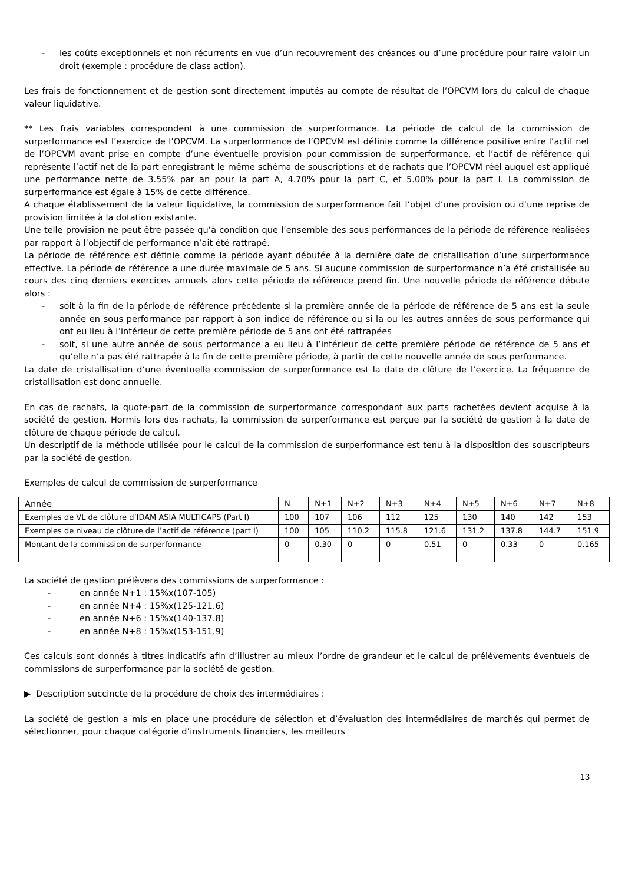- les coûts exceptionnels et non récurrents en vue d’un recouvrement des créances ou d’une procédure pour faire valoir un droit (exemple : procédure de class action).
Les frais de fonctionnement et de gestion sont directement imputés au compte de résultat de l’OPCVM lors du calcul de chaque valeur liquidative.
** Les frais variables correspondent à une commission de surperformance. La période de calcul de la commission de surperformance est l’exercice de l’OPCVM. La surperformance de l’OPCVM est définie comme la différence positive entre l’actif net de l’OPCVM avant prise en compte d’une éventuelle provision pour commission de surperformance, et l’actif de référence qui représente l’actif net de la part enregistrant le même schéma de souscriptions et de rachats que l’OPCVM réel auquel est appliqué une performance nette de 3.55% par an pour la part A, 4.70% pour la part C, et 5.00% pour la part I. La commission de surperformance est égale à 15% de cette différence.
A chaque établissement de la valeur liquidative, la commission de surperformance fait l’objet d’une provision ou d’une reprise de provision limitée à la dotation existante.
Une telle provision ne peut être passée qu’à condition que l’ensemble des sous performances de la période de référence réalisées par rapport à l’objectif de performance n’ait été rattrapé.
La période de référence est définie comme la période ayant débutée à la dernière date de cristallisation d’une surperformance effective. La période de référence a une durée maximale de 5 ans. Si aucune commission de surperformance n’a été cristallisée au cours des cinq derniers exercices annuels alors cette période de référence prend fin. Une nouvelle période de référence débute alors :
- soit à la fin de la période de référence précédente si la première année de la période de référence de 5 ans est la seule année en sous performance par rapport à son indice de référence ou si la ou les autres années de sous performance qui ont eu lieu à l’intérieur de cette première période de 5 ans ont été rattrapées
- soit, si une autre année de sous performance a eu lieu à l’intérieur de cette première période de référence de 5 ans et qu’elle n’a pas été rattrapée à la fin de cette première période, à partir de cette nouvelle année de sous performance.
La date de cristallisation d’une éventuelle commission de surperformance est la date de clôture de l’exercice. La fréquence de cristallisation est donc annuelle.
En cas de rachats, la quote-part de la commission de surperformance correspondant aux parts rachetées devient acquise à la société de gestion. Hormis lors des rachats, la commission de surperformance est perçue par la société de gestion à la date de clôture de chaque période de calcul.
Un descriptif de la méthode utilisée pour le calcul de la commission de surperformance est tenu à la disposition des souscripteurs par la société de gestion.
Exemples de calcul de commission de surperformance
| Année | N | N+1 | N+2 | N+3 | N+4 | N+5 | N+6 | N+7 | N+8 |
| Exemples de VL de clôture d’IDAM ASIA MULTICAPS (Part I) | 100 | 107 | 106 | 112 | 125 | 130 | 140 | 142 | 153 |
| Exemples de niveau de clôture de l’actif de référence (part I) | 100 | 105 | 110.2 | 115.8 | 121.6 | 131.2 | 137.8 | 144.7 | 151.9 |
| Montant de la commission de surperformance | 0 | 0.30 | 0 | 0 | 0.51 | 0 | 0.33 | 0 | 0.165 |
La société de gestion prélèvera des commissions de surperformance :
- en année N+1 : 15%x(107-105)
- en année N+4 : 15%x(125-121.6)
- en année N+6 : 15%x(140-137.8)
- en année N+8 : 15%x(153-151.9)
Ces calculs sont donnés à titres indicatifs afin d’illustrer au mieux l’ordre de grandeur et le calcul de prélèvements éventuels de commissions de surperformance par la société de gestion.
▶ Description succincte de la procédure de choix des intermédiaires :
La société de gestion a mis en place une procédure de sélection et d’évaluation des intermédiaires de marchés qui permet de sélectionner, pour chaque catégorie d’instruments financiers, les meilleurs
13